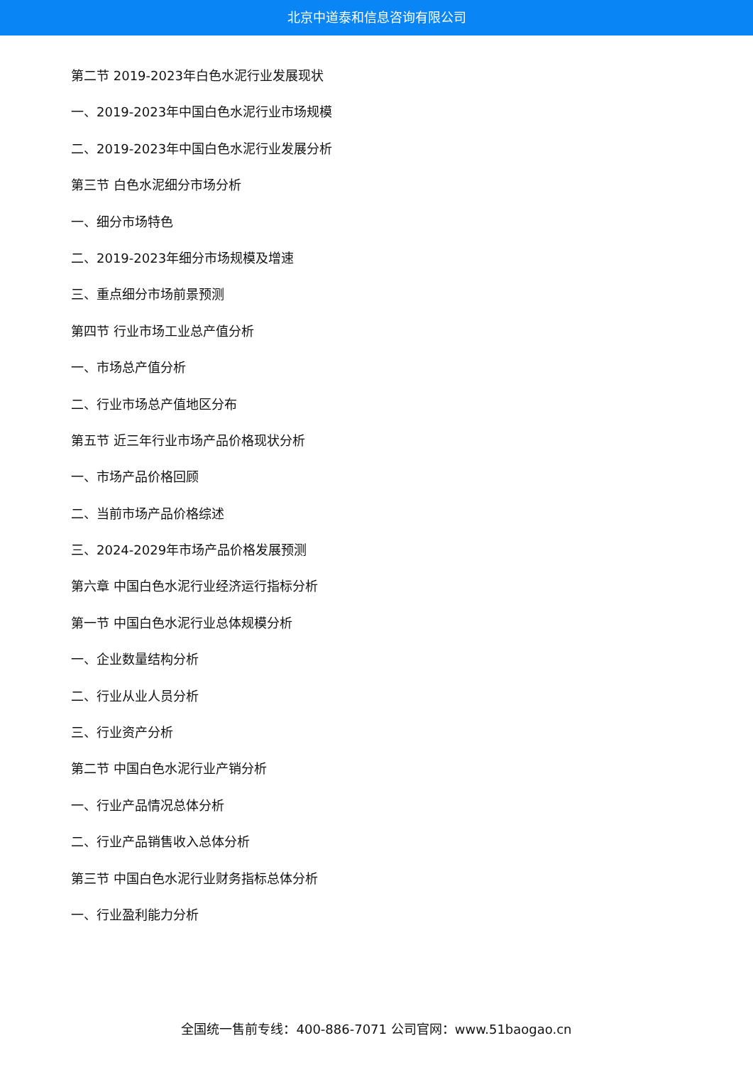北京中道泰和信息咨询有限公司
第二节 2019-2023年白色水泥行业发展现状
一、2019-2023年中国白色水泥行业市场规模
二、2019-2023年中国白色水泥行业发展分析
第三节 白色水泥细分市场分析
一、细分市场特色
二、2019-2023年细分市场规模及增速
三、重点细分市场前景预测
第四节 行业市场工业总产值分析
一、市场总产值分析
二、行业市场总产值地区分布
第五节 近三年行业市场产品价格现状分析
一、市场产品价格回顾
二、当前市场产品价格综述
三、2024-2029年市场产品价格发展预测
第六章 中国白色水泥行业经济运行指标分析
第一节 中国白色水泥行业总体规模分析
一、企业数量结构分析
二、行业从业人员分析
三、行业资产分析
第二节 中国白色水泥行业产销分析
一、行业产品情况总体分析
二、行业产品销售收入总体分析
第三节 中国白色水泥行业财务指标总体分析
一、行业盈利能力分析
全国统一售前专线：400-886-7071 公司官网：www.51baogao.cn